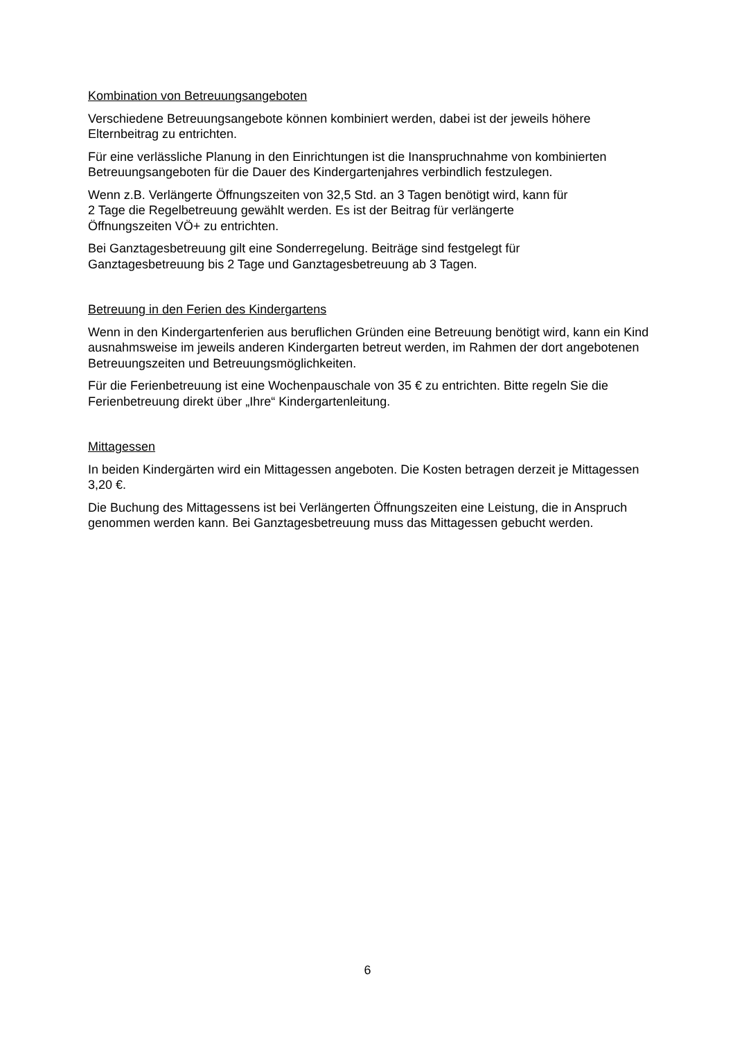Kombination von Betreuungsangeboten
Verschiedene Betreuungsangebote können kombiniert werden, dabei ist der jeweils höhere Elternbeitrag zu entrichten.
Für eine verlässliche Planung in den Einrichtungen ist die Inanspruchnahme von kombinierten Betreuungsangeboten für die Dauer des Kindergartenjahres verbindlich festzulegen.
Wenn z.B. Verlängerte Öffnungszeiten von 32,5 Std. an 3 Tagen benötigt wird, kann für
2 Tage die Regelbetreuung gewählt werden. Es ist der Beitrag für verlängerte
Öffnungszeiten VÖ+ zu entrichten.
Bei Ganztagesbetreuung gilt eine Sonderregelung. Beiträge sind festgelegt für
Ganztagesbetreuung bis 2 Tage und Ganztagesbetreuung ab 3 Tagen.
Betreuung in den Ferien des Kindergartens
Wenn in den Kindergartenferien aus beruflichen Gründen eine Betreuung benötigt wird, kann ein Kind ausnahmsweise im jeweils anderen Kindergarten betreut werden, im Rahmen der dort angebotenen Betreuungszeiten und Betreuungsmöglichkeiten.
Für die Ferienbetreuung ist eine Wochenpauschale von 35 € zu entrichten. Bitte regeln Sie die Ferienbetreuung direkt über „Ihre“ Kindergartenleitung.
Mittagessen
In beiden Kindergärten wird ein Mittagessen angeboten. Die Kosten betragen derzeit je Mittagessen 3,20 €.
Die Buchung des Mittagessens ist bei Verlängerten Öffnungszeiten eine Leistung, die in Anspruch genommen werden kann. Bei Ganztagesbetreuung muss das Mittagessen gebucht werden.
6